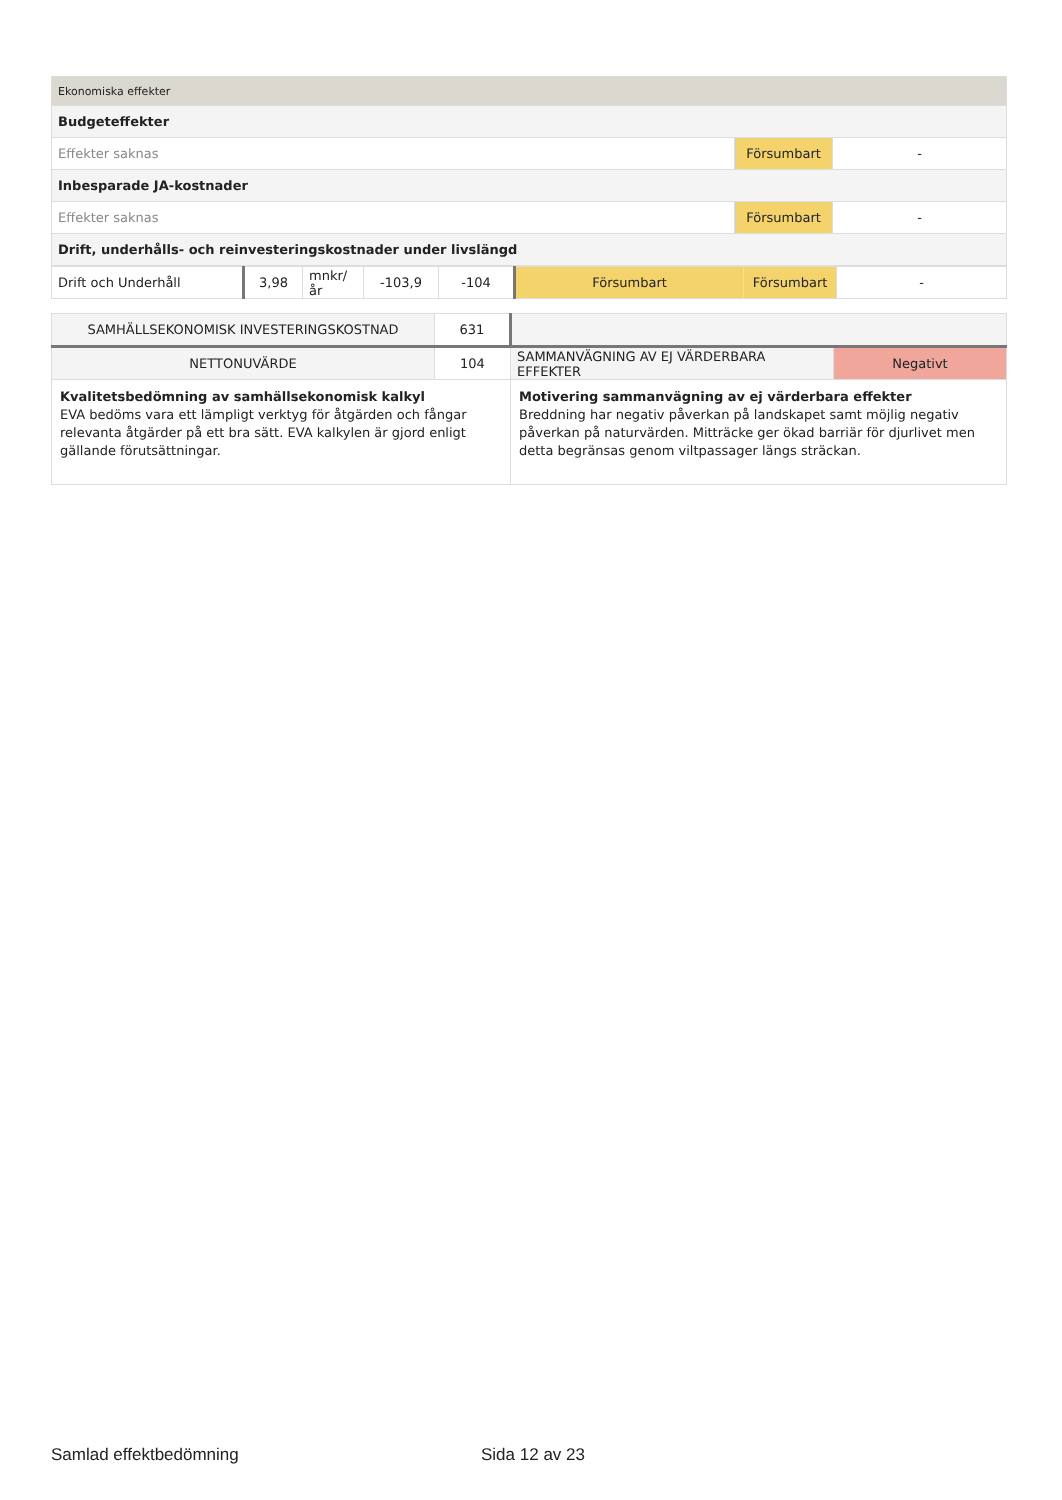| Ekonomiska effekter | | |
| Budgeteffekter | | |
| Effekter saknas | Försumbart | - |
| Inbesparade JA-kostnader | | |
| Effekter saknas | Försumbart | - |
| Drift, underhålls- och reinvesteringskostnader under livslängd | | |
| Drift och Underhåll | 3,98 | mnkr/år | -103,9 | -104 | Försumbart | Försumbart | - |
| SAMHÄLLSEKONOMISK INVESTERINGSKOSTNAD | 631 | | |
| NETTONUVÄRDE | 104 | SAMMANVÄGNING AV EJ VÄRDERBARA EFFEKTER | Negativt |
| Kvalitetsbedömning av samhällsekonomisk kalkyl EVA bedöms vara ett lämpligt verktyg för åtgärden och fångar relevanta åtgärder på ett bra sätt. EVA kalkylen är gjord enligt gällande förutsättningar. | | Motivering sammanvägning av ej värderbara effekter Breddning har negativ påverkan på landskapet samt möjlig negativ påverkan på naturvärden. Mitträcke ger ökad barriär för djurlivet men detta begränsas genom viltpassager längs sträckan. | |
Samlad effektbedömning Sida 12 av 23